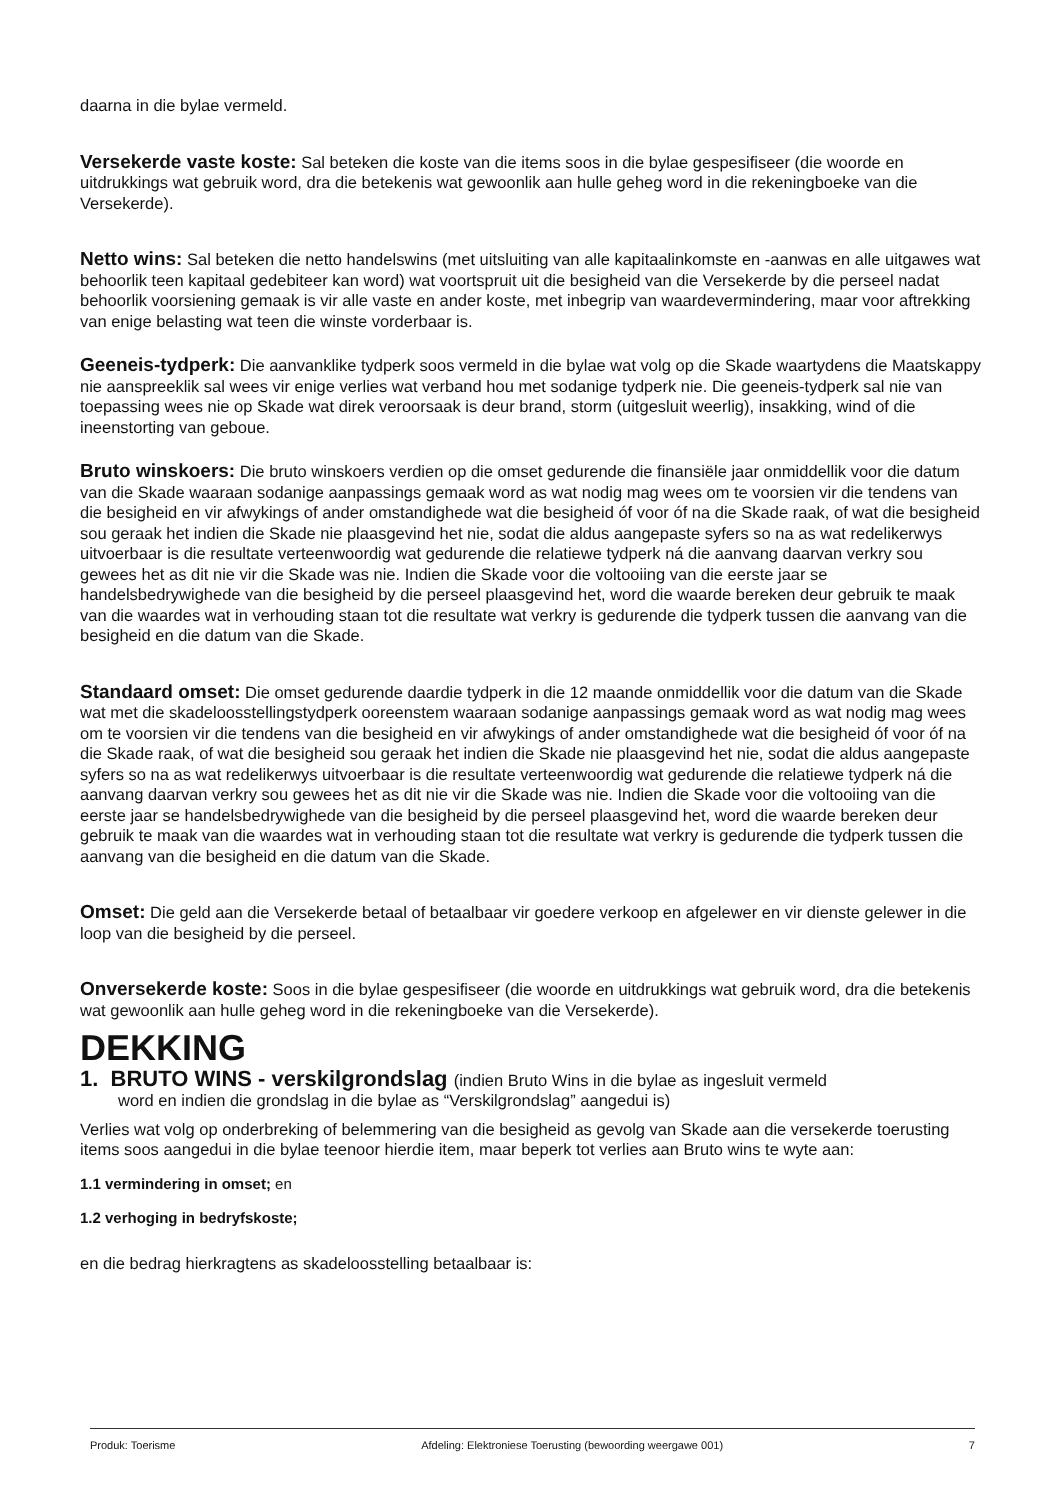daarna in die bylae vermeld.
Versekerde vaste koste: Sal beteken die koste van die items soos in die bylae gespesifiseer (die woorde en uitdrukkings wat gebruik word, dra die betekenis wat gewoonlik aan hulle geheg word in die rekeningboeke van die Versekerde).
Netto wins: Sal beteken die netto handelswins (met uitsluiting van alle kapitaalinkomste en -aanwas en alle uitgawes wat behoorlik teen kapitaal gedebiteer kan word) wat voortspruit uit die besigheid van die Versekerde by die perseel nadat behoorlik voorsiening gemaak is vir alle vaste en ander koste, met inbegrip van waardevermindering, maar voor aftrekking van enige belasting wat teen die winste vorderbaar is.
Geeneis-tydperk: Die aanvanklike tydperk soos vermeld in die bylae wat volg op die Skade waartydens die Maatskappy nie aanspreeklik sal wees vir enige verlies wat verband hou met sodanige tydperk nie. Die geeneis-tydperk sal nie van toepassing wees nie op Skade wat direk veroorsaak is deur brand, storm (uitgesluit weerlig), insakking, wind of die ineenstorting van geboue.
Bruto winskoers: Die bruto winskoers verdien op die omset gedurende die finansiële jaar onmiddellik voor die datum van die Skade waaraan sodanige aanpassings gemaak word as wat nodig mag wees om te voorsien vir die tendens van die besigheid en vir afwykings of ander omstandighede wat die besigheid óf voor óf na die Skade raak, of wat die besigheid sou geraak het indien die Skade nie plaasgevind het nie, sodat die aldus aangepaste syfers so na as wat redelikerwys uitvoerbaar is die resultate verteenwoordig wat gedurende die relatiewe tydperk ná die aanvang daarvan verkry sou gewees het as dit nie vir die Skade was nie. Indien die Skade voor die voltooiing van die eerste jaar se handelsbedrywighede van die besigheid by die perseel plaasgevind het, word die waarde bereken deur gebruik te maak van die waardes wat in verhouding staan tot die resultate wat verkry is gedurende die tydperk tussen die aanvang van die besigheid en die datum van die Skade.
Standaard omset: Die omset gedurende daardie tydperk in die 12 maande onmiddellik voor die datum van die Skade wat met die skadeloosstellingstydperk ooreenstem waaraan sodanige aanpassings gemaak word as wat nodig mag wees om te voorsien vir die tendens van die besigheid en vir afwykings of ander omstandighede wat die besigheid óf voor óf na die Skade raak, of wat die besigheid sou geraak het indien die Skade nie plaasgevind het nie, sodat die aldus aangepaste syfers so na as wat redelikerwys uitvoerbaar is die resultate verteenwoordig wat gedurende die relatiewe tydperk ná die aanvang daarvan verkry sou gewees het as dit nie vir die Skade was nie. Indien die Skade voor die voltooiing van die eerste jaar se handelsbedrywighede van die besigheid by die perseel plaasgevind het, word die waarde bereken deur gebruik te maak van die waardes wat in verhouding staan tot die resultate wat verkry is gedurende die tydperk tussen die aanvang van die besigheid en die datum van die Skade.
Omset: Die geld aan die Versekerde betaal of betaalbaar vir goedere verkoop en afgelewer en vir dienste gelewer in die loop van die besigheid by die perseel.
Onversekerde koste: Soos in die bylae gespesifiseer (die woorde en uitdrukkings wat gebruik word, dra die betekenis wat gewoonlik aan hulle geheg word in die rekeningboeke van die Versekerde).
DEKKING
1. BRUTO WINS - verskilgrondslag (indien Bruto Wins in die bylae as ingesluit vermeld
word en indien die grondslag in die bylae as “Verskilgrondslag” aangedui is)
Verlies wat volg op onderbreking of belemmering van die besigheid as gevolg van Skade aan die versekerde toerusting items soos aangedui in die bylae teenoor hierdie item, maar beperk tot verlies aan Bruto wins te wyte aan:
1.1 vermindering in omset; en
1.2 verhoging in bedryfskoste;
en die bedrag hierkragtens as skadeloosstelling betaalbaar is:
Produk: Toerisme Afdeling: Elektroniese Toerusting (bewoording weergawe 001) 7